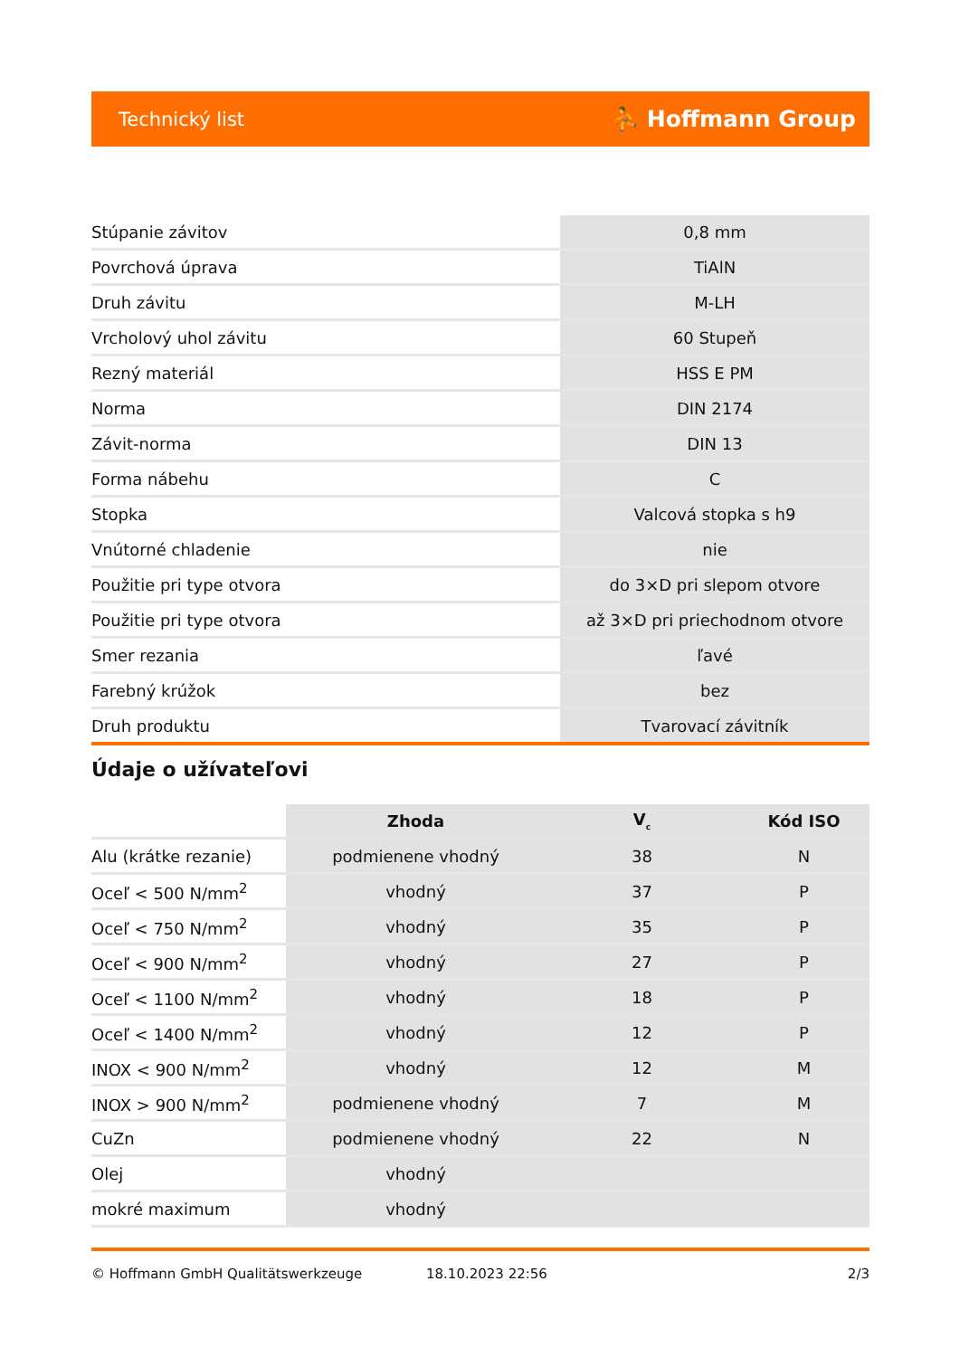Technický list ⛹ Hoffmann Group
| Stúpanie závitov | 0,8 mm |
| Povrchová úprava | TiAlN |
| Druh závitu | M-LH |
| Vrcholový uhol závitu | 60 Stupeň |
| Rezný materiál | HSS E PM |
| Norma | DIN 2174 |
| Závit-norma | DIN 13 |
| Forma nábehu | C |
| Stopka | Valcová stopka s h9 |
| Vnútorné chladenie | nie |
| Použitie pri type otvora | do 3×D pri slepom otvore |
| Použitie pri type otvora | až 3×D pri priechodnom otvore |
| Smer rezania | ľavé |
| Farebný krúžok | bez |
| Druh produktu | Tvarovací závitník |
Údaje o užívateľovi
| | Zhoda | V<sub>c</sub> | Kód ISO |
| --- | --- | --- | --- |
| Alu (krátke rezanie) | podmienene vhodný | 38 | N |
| Oceľ < 500 N/mm<sup>2</sup> | vhodný | 37 | P |
| Oceľ < 750 N/mm<sup>2</sup> | vhodný | 35 | P |
| Oceľ < 900 N/mm<sup>2</sup> | vhodný | 27 | P |
| Oceľ < 1100 N/mm<sup>2</sup> | vhodný | 18 | P |
| Oceľ < 1400 N/mm<sup>2</sup> | vhodný | 12 | P |
| INOX < 900 N/mm<sup>2</sup> | vhodný | 12 | M |
| INOX > 900 N/mm<sup>2</sup> | podmienene vhodný | 7 | M |
| CuZn | podmienene vhodný | 22 | N |
| Olej | vhodný | | |
| mokré maximum | vhodný | | |
© Hoffmann GmbH Qualitätswerkzeuge 18.10.2023 22:56 2/3